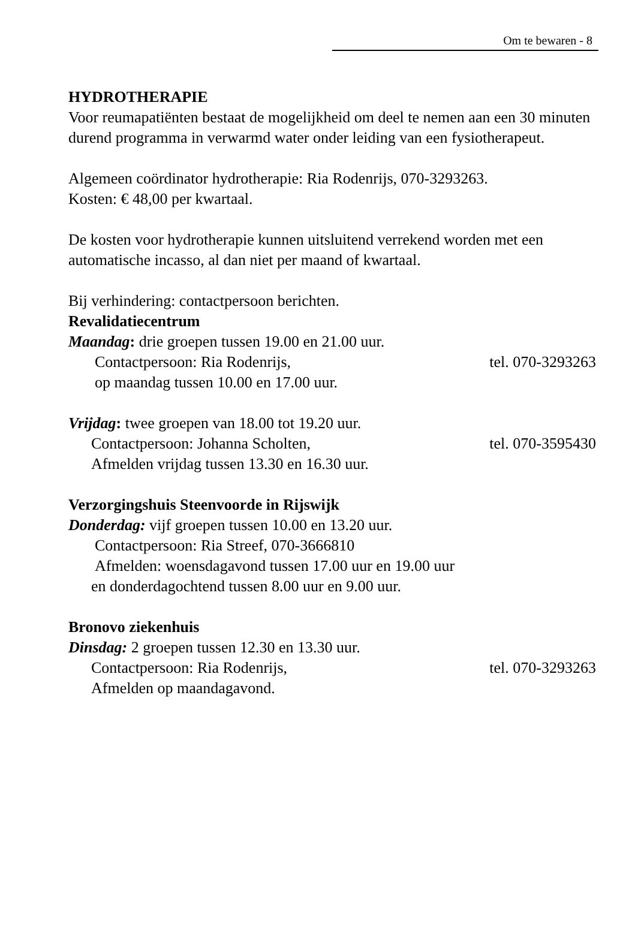Om te bewaren - 8
HYDROTHERAPIE
Voor reumapatiënten bestaat de mogelijkheid om deel te nemen aan een 30 minuten durend programma in verwarmd water onder leiding van een fysiotherapeut.
Algemeen coördinator hydrotherapie: Ria Rodenrijs, 070-3293263.
Kosten: € 48,00 per kwartaal.
De kosten voor hydrotherapie kunnen uitsluitend verrekend worden met een automatische incasso, al dan niet per maand of kwartaal.
Bij verhindering: contactpersoon berichten.
Revalidatiecentrum
Maandag: drie groepen tussen 19.00 en 21.00 uur.
Contactpersoon: Ria Rodenrijs, tel. 070-3293263
op maandag tussen 10.00 en 17.00 uur.
Vrijdag: twee groepen van 18.00 tot 19.20 uur.
Contactpersoon: Johanna Scholten, tel. 070-3595430
Afmelden vrijdag tussen 13.30 en 16.30 uur.
Verzorgingshuis Steenvoorde in Rijswijk
Donderdag: vijf groepen tussen 10.00 en 13.20 uur.
Contactpersoon: Ria Streef, 070-3666810
Afmelden: woensdagavond tussen 17.00 uur en 19.00 uur
en donderdagochtend tussen 8.00 uur en 9.00 uur.
Bronovo ziekenhuis
Dinsdag: 2 groepen tussen 12.30 en 13.30 uur.
Contactpersoon: Ria Rodenrijs, tel. 070-3293263
Afmelden op maandagavond.